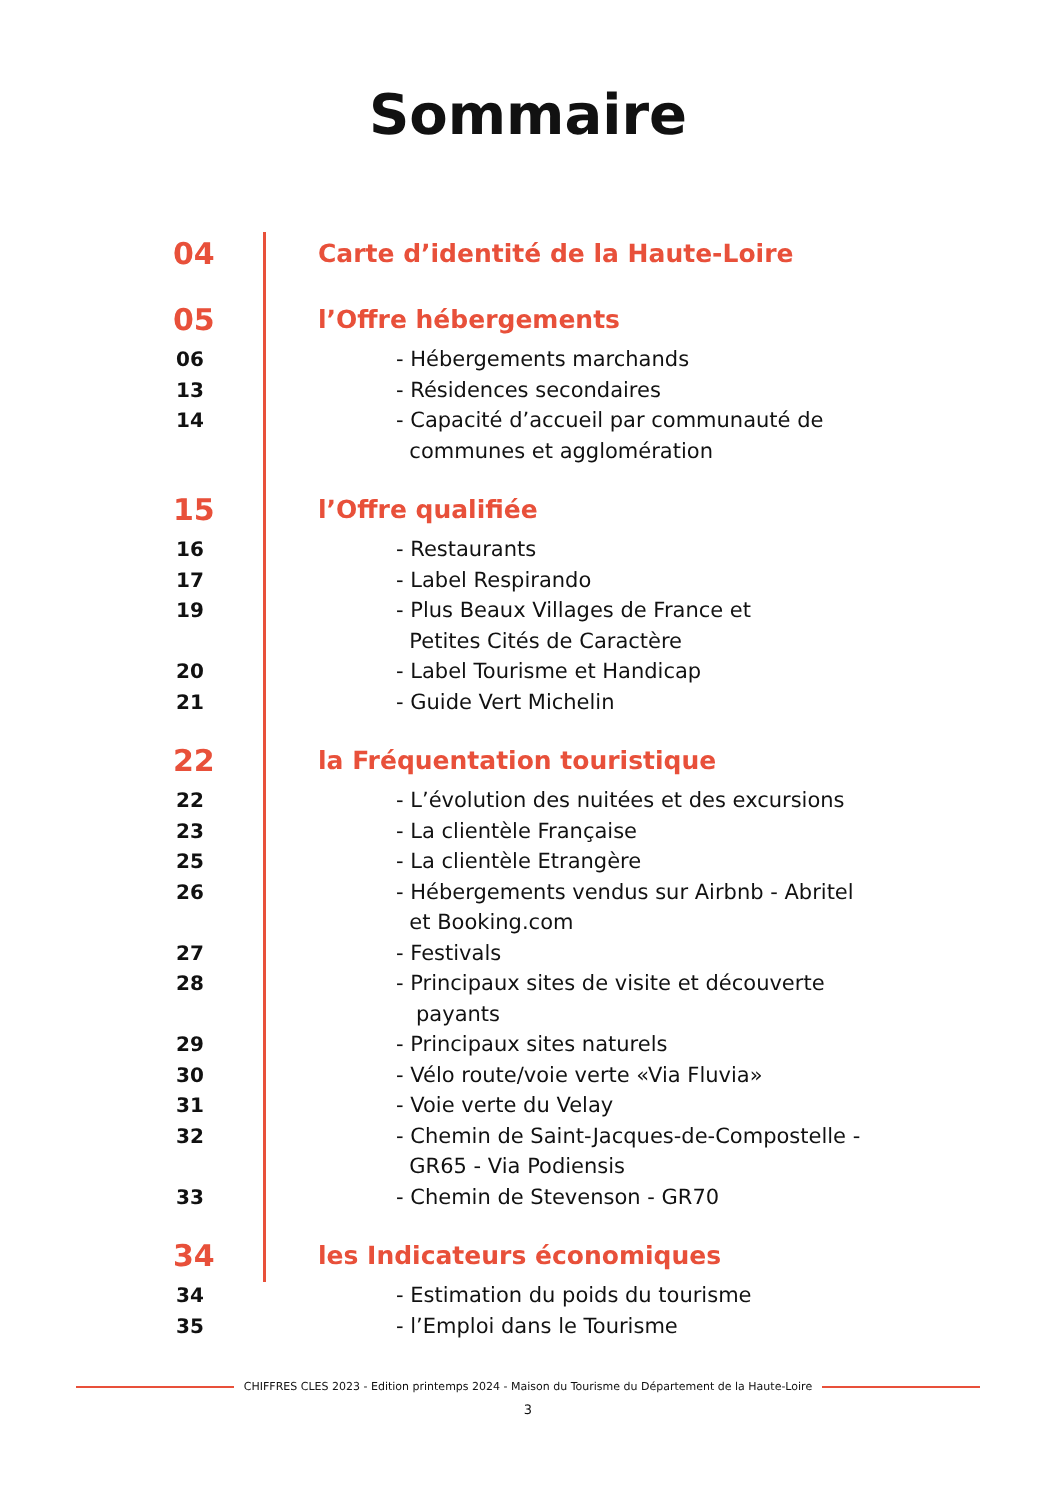Sommaire
04
Carte d’identité de la Haute-Loire
05
l’Offre hébergements
06 - Hébergements marchands
13 - Résidences secondaires
14 - Capacité d’accueil par communauté de
communes et agglomération
15
l’Offre qualifiée
16 - Restaurants
17 - Label Respirando
19 - Plus Beaux Villages de France et
Petites Cités de Caractère
20 - Label Tourisme et Handicap
21 - Guide Vert Michelin
22
la Fréquentation touristique
22 - L’évolution des nuitées et des excursions
23 - La clientèle Française
25 - La clientèle Etrangère
26 - Hébergements vendus sur Airbnb - Abritel
et Booking.com
27 - Festivals
28 - Principaux sites de visite et découverte
payants
29 - Principaux sites naturels
30 - Vélo route/voie verte «Via Fluvia»
31 - Voie verte du Velay
32 - Chemin de Saint-Jacques-de-Compostelle -
GR65 - Via Podiensis
33 - Chemin de Stevenson - GR70
34
les Indicateurs économiques
34 - Estimation du poids du tourisme
35 - l’Emploi dans le Tourisme
CHIFFRES CLES 2023 - Edition printemps 2024 - Maison du Tourisme du Département de la Haute-Loire
3